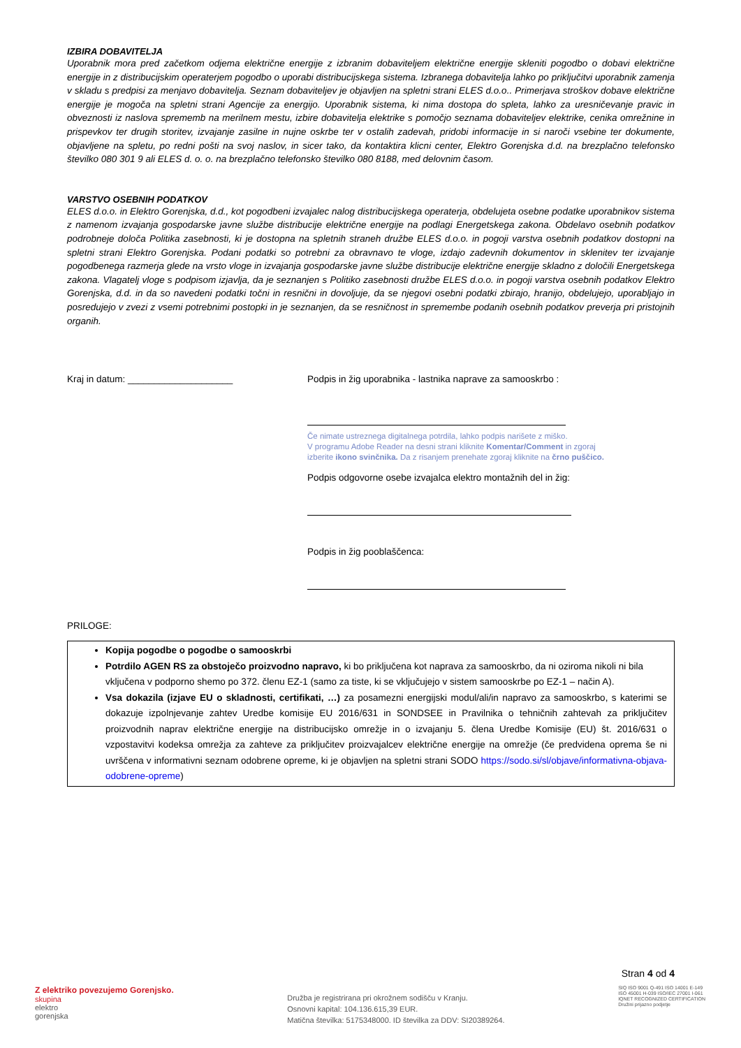IZBIRA DOBAVITELJA
Uporabnik mora pred začetkom odjema električne energije z izbranim dobaviteljem električne energije skleniti pogodbo o dobavi električne energije in z distribucijskim operaterjem pogodbo o uporabi distribucijskega sistema. Izbranega dobavitelja lahko po priključitvi uporabnik zamenja v skladu s predpisi za menjavo dobavitelja. Seznam dobaviteljev je objavljen na spletni strani ELES d.o.o.. Primerjava stroškov dobave električne energije je mogoča na spletni strani Agencije za energijo. Uporabnik sistema, ki nima dostopa do spleta, lahko za uresničevanje pravic in obveznosti iz naslova sprememb na merilnem mestu, izbire dobavitelja elektrike s pomočjo seznama dobaviteljev elektrike, cenika omrežnine in prispevkov ter drugih storitev, izvajanje zasilne in nujne oskrbe ter v ostalih zadevah, pridobi informacije in si naroči vsebine ter dokumente, objavljene na spletu, po redni pošti na svoj naslov, in sicer tako, da kontaktira klicni center, Elektro Gorenjska d.d. na brezplačno telefonsko številko 080 301 9 ali ELES d. o. o. na brezplačno telefonsko številko 080 8188, med delovnim časom.
VARSTVO OSEBNIH PODATKOV
ELES d.o.o. in Elektro Gorenjska, d.d., kot pogodbeni izvajalec nalog distribucijskega operaterja, obdelujeta osebne podatke uporabnikov sistema z namenom izvajanja gospodarske javne službe distribucije električne energije na podlagi Energetskega zakona. Obdelavo osebnih podatkov podrobneje določa Politika zasebnosti, ki je dostopna na spletnih straneh družbe ELES d.o.o. in pogoji varstva osebnih podatkov dostopni na spletni strani Elektro Gorenjska. Podani podatki so potrebni za obravnavo te vloge, izdajo zadevnih dokumentov in sklenitev ter izvajanje pogodbenega razmerja glede na vrsto vloge in izvajanja gospodarske javne službe distribucije električne energije skladno z določili Energetskega zakona. Vlagatelj vloge s podpisom izjavlja, da je seznanjen s Politiko zasebnosti družbe ELES d.o.o. in pogoji varstva osebnih podatkov Elektro Gorenjska, d.d. in da so navedeni podatki točni in resnični in dovoljuje, da se njegovi osebni podatki zbirajo, hranijo, obdelujejo, uporabljajo in posredujejo v zvezi z vsemi potrebnimi postopki in je seznanjen, da se resničnost in spremembe podanih osebnih podatkov preverja pri pristojnih organih.
Kraj in datum: ____________________ Podpis in žig uporabnika - lastnika naprave za samooskrbo :
Če nimate ustreznega digitalnega potrdila, lahko podpis narišete z miško.
V programu Adobe Reader na desni strani kliknite Komentar/Comment in zgoraj
izberite ikono svinčnika. Da z risanjem prenehate zgoraj kliknite na črno puščico.
Podpis odgovorne osebe izvajalca elektro montažnih del in žig:
Podpis in žig pooblaščenca:
PRILOGE:
Kopija pogodbe o pogodbe o samooskrbi
Potrdilo AGEN RS za obstoječo proizvodno napravo, ki bo priključena kot naprava za samooskrbo, da ni oziroma nikoli ni bila vključena v podporno shemo po 372. členu EZ-1 (samo za tiste, ki se vključujejo v sistem samooskrbe po EZ-1 – način A).
Vsa dokazila (izjave EU o skladnosti, certifikati, …) za posamezni energijski modul/ali/in napravo za samooskrbo, s katerimi se dokazuje izpolnjevanje zahtev Uredbe komisije EU 2016/631 in SONDSEE in Pravilnika o tehničnih zahtevah za priključitev proizvodnih naprav električne energije na distribucijsko omrežje in o izvajanju 5. člena Uredbe Komisije (EU) št. 2016/631 o vzpostavitvi kodeksa omrežja za zahteve za priključitev proizvajalcev električne energije na omrežje (če predvidena oprema še ni uvrščena v informativni seznam odobrene opreme, ki je objavljen na spletni strani SODO https://sodo.si/sl/objave/informativna-objava-odobrene-opreme)
Stran 4 od 4
Z elektriko povezujemo Gorenjsko.
skupina
elektro
gorenjska
Družba je registrirana pri okrožnem sodišču v Kranju.
Osnovni kapital: 104.136.615,39 EUR.
Matična številka: 5175348000. ID številka za DDV: SI20389264.
SIQ ISO 9001 Q-491 ISO 14001 E-149
ISO 45001 H-039 ISO/IEC 27001 I-061
IQNET RECOGNIZED CERTIFICATION
Družini prijazno podjetje